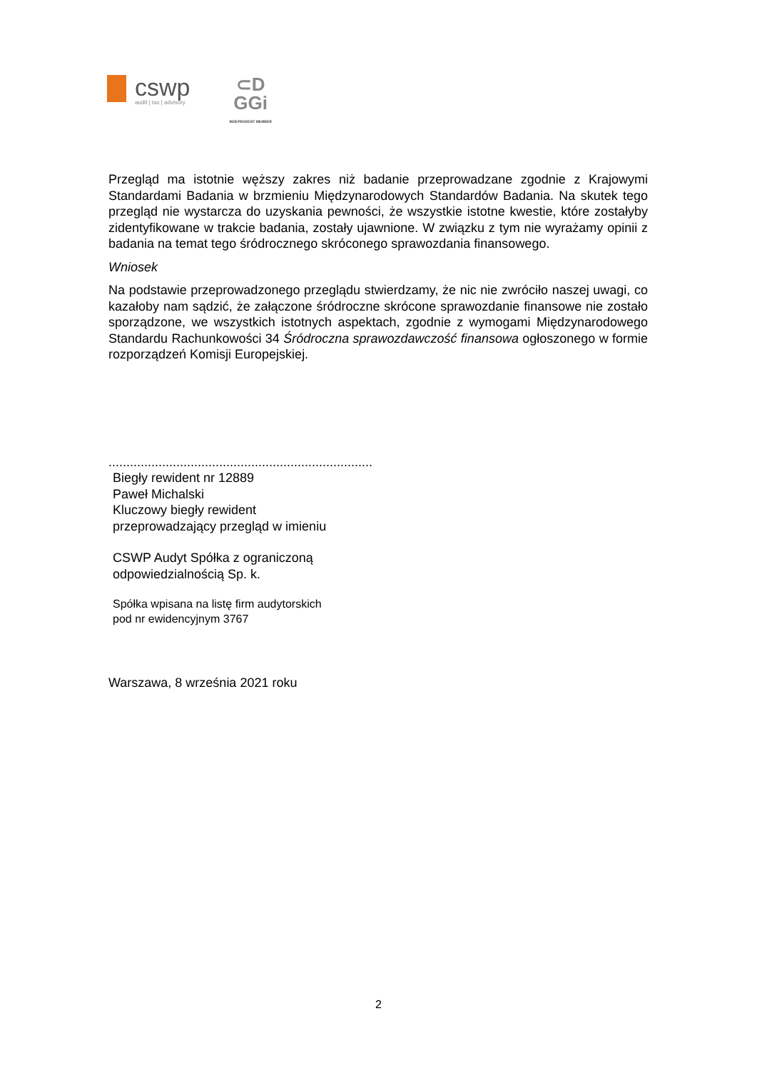cswp
audit | tax | advisory
⊂D
GGi
INDEPENDENT MEMBER
Przegląd ma istotnie węższy zakres niż badanie przeprowadzane zgodnie z Krajowymi Standardami Badania w brzmieniu Międzynarodowych Standardów Badania. Na skutek tego przegląd nie wystarcza do uzyskania pewności, że wszystkie istotne kwestie, które zostałyby zidentyfikowane w trakcie badania, zostały ujawnione. W związku z tym nie wyrażamy opinii z badania na temat tego śródrocznego skróconego sprawozdania finansowego.
Wniosek
Na podstawie przeprowadzonego przeglądu stwierdzamy, że nic nie zwróciło naszej uwagi, co kazałoby nam sądzić, że załączone śródroczne skrócone sprawozdanie finansowe nie zostało sporządzone, we wszystkich istotnych aspektach, zgodnie z wymogami Międzynarodowego Standardu Rachunkowości 34 Śródroczna sprawozdawczość finansowa ogłoszonego w formie rozporządzeń Komisji Europejskiej.
..........................................................................
Biegły rewident nr 12889
Paweł Michalski
Kluczowy biegły rewident
przeprowadzający przegląd w imieniu
CSWP Audyt Spółka z ograniczoną
odpowiedzialnością Sp. k.
Spółka wpisana na listę firm audytorskich
pod nr ewidencyjnym 3767
Warszawa, 8 września 2021 roku
2